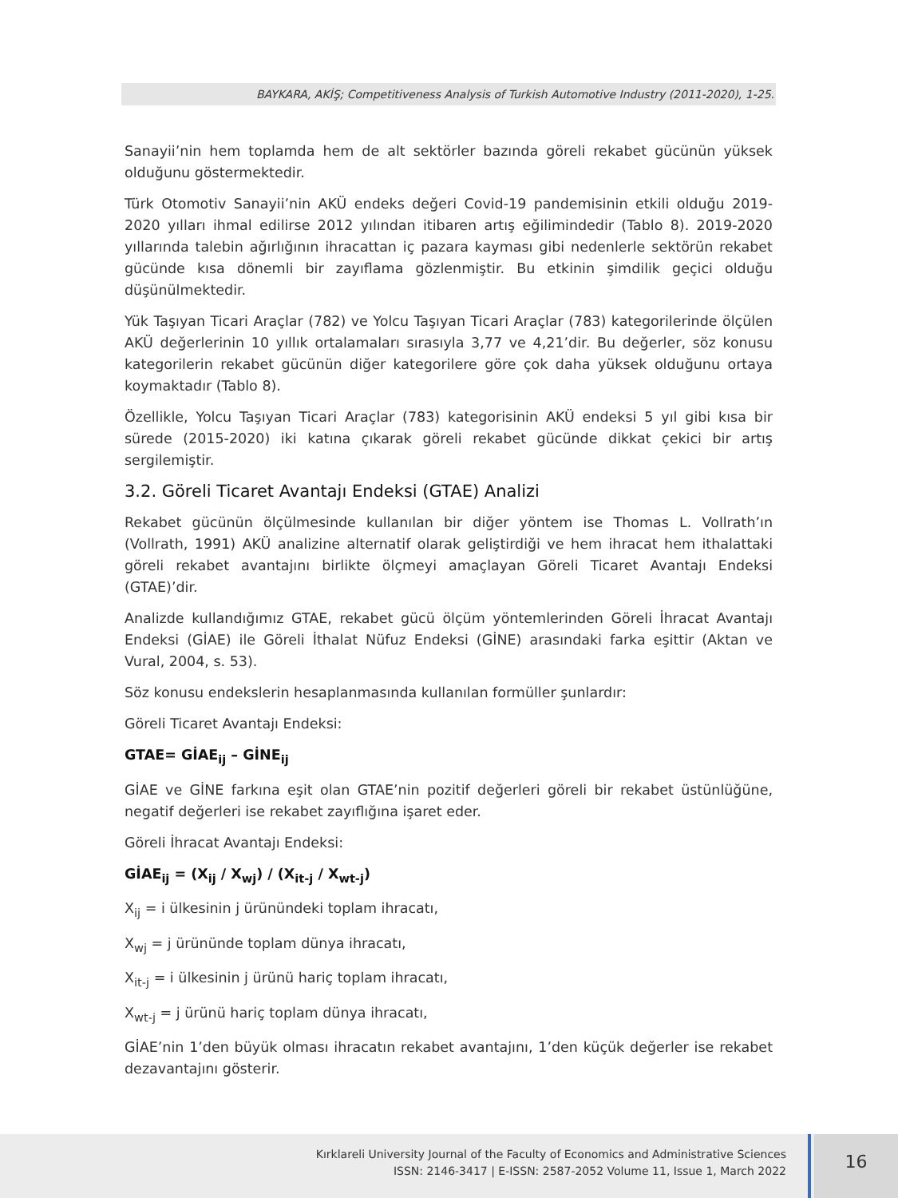BAYKARA, AKİŞ; Competitiveness Analysis of Turkish Automotive Industry (2011-2020), 1-25.
Sanayii’nin hem toplamda hem de alt sektörler bazında göreli rekabet gücünün yüksek olduğunu göstermektedir.
Türk Otomotiv Sanayii’nin AKÜ endeks değeri Covid-19 pandemisinin etkili olduğu 2019-2020 yılları ihmal edilirse 2012 yılından itibaren artış eğilimindedir (Tablo 8). 2019-2020 yıllarında talebin ağırlığının ihracattan iç pazara kayması gibi nedenlerle sektörün rekabet gücünde kısa dönemli bir zayıflama gözlenmiştir. Bu etkinin şimdilik geçici olduğu düşünülmektedir.
Yük Taşıyan Ticari Araçlar (782) ve Yolcu Taşıyan Ticari Araçlar (783) kategorilerinde ölçülen AKÜ değerlerinin 10 yıllık ortalamaları sırasıyla 3,77 ve 4,21’dir. Bu değerler, söz konusu kategorilerin rekabet gücünün diğer kategorilere göre çok daha yüksek olduğunu ortaya koymaktadır (Tablo 8).
Özellikle, Yolcu Taşıyan Ticari Araçlar (783) kategorisinin AKÜ endeksi 5 yıl gibi kısa bir sürede (2015-2020) iki katına çıkarak göreli rekabet gücünde dikkat çekici bir artış sergilemiştir.
3.2. Göreli Ticaret Avantajı Endeksi (GTAE) Analizi
Rekabet gücünün ölçülmesinde kullanılan bir diğer yöntem ise Thomas L. Vollrath’ın (Vollrath, 1991) AKÜ analizine alternatif olarak geliştirdiği ve hem ihracat hem ithalattaki göreli rekabet avantajını birlikte ölçmeyi amaçlayan Göreli Ticaret Avantajı Endeksi (GTAE)’dir.
Analizde kullandığımız GTAE, rekabet gücü ölçüm yöntemlerinden Göreli İhracat Avantajı Endeksi (GİAE) ile Göreli İthalat Nüfuz Endeksi (GİNE) arasındaki farka eşittir (Aktan ve Vural, 2004, s. 53).
Söz konusu endekslerin hesaplanmasında kullanılan formüller şunlardır:
Göreli Ticaret Avantajı Endeksi:
GTAE= GİAE<sub>ij</sub> – GİNE<sub>ij</sub>
GİAE ve GİNE farkına eşit olan GTAE’nin pozitif değerleri göreli bir rekabet üstünlüğüne, negatif değerleri ise rekabet zayıflığına işaret eder.
Göreli İhracat Avantajı Endeksi:
GİAE<sub>ij</sub> = (X<sub>ij</sub> / X<sub>wj</sub>) / (X<sub>it-j</sub> / X<sub>wt-j</sub>)
X<sub>ij</sub> = i ülkesinin j ürünündeki toplam ihracatı,
X<sub>wj</sub> = j ürününde toplam dünya ihracatı,
X<sub>it-j</sub> = i ülkesinin j ürünü hariç toplam ihracatı,
X<sub>wt-j</sub> = j ürünü hariç toplam dünya ihracatı,
GİAE’nin 1’den büyük olması ihracatın rekabet avantajını, 1’den küçük değerler ise rekabet dezavantajını gösterir.
Kırklareli University Journal of the Faculty of Economics and Administrative Sciences
ISSN: 2146-3417 | E-ISSN: 2587-2052 Volume 11, Issue 1, March 2022
16